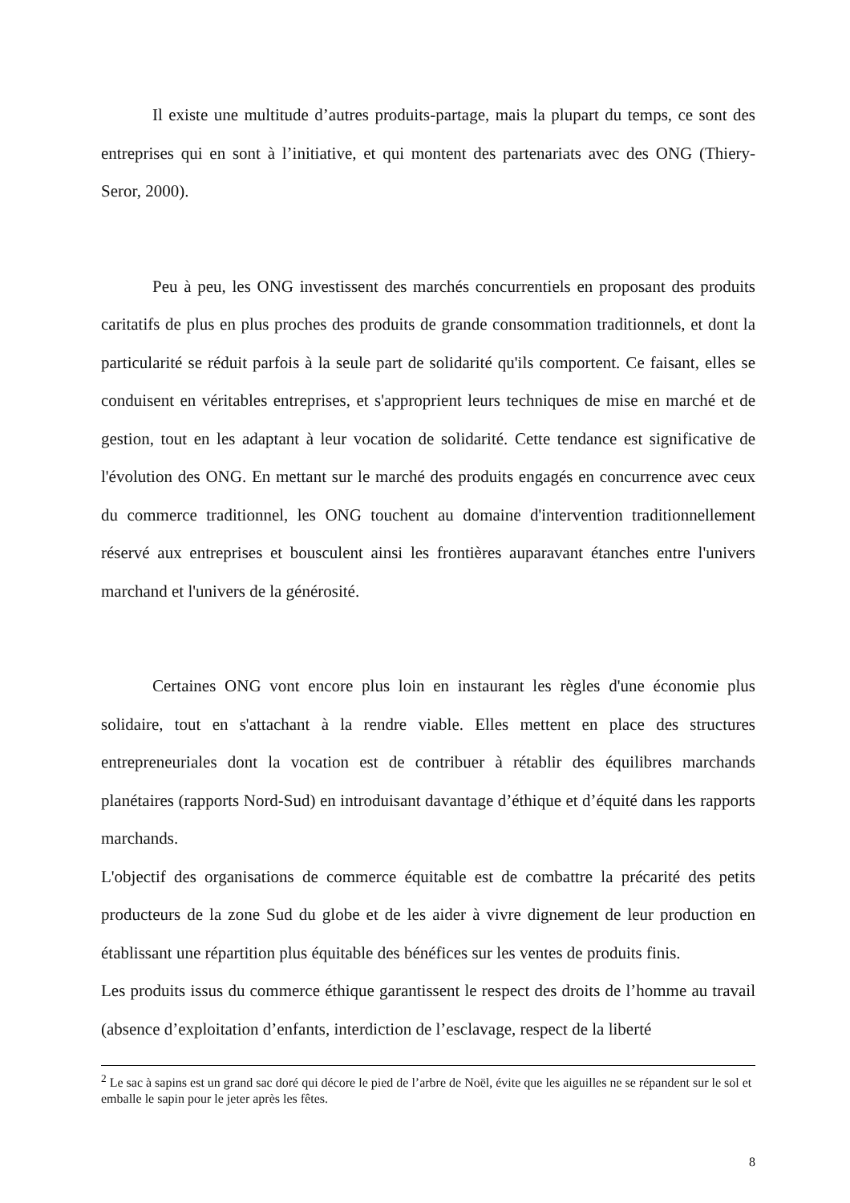Il existe une multitude d’autres produits-partage, mais la plupart du temps, ce sont des entreprises qui en sont à l’initiative, et qui montent des partenariats avec des ONG (Thiery-Seror, 2000).
Peu à peu, les ONG investissent des marchés concurrentiels en proposant des produits caritatifs de plus en plus proches des produits de grande consommation traditionnels, et dont la particularité se réduit parfois à la seule part de solidarité qu'ils comportent. Ce faisant, elles se conduisent en véritables entreprises, et s'approprient leurs techniques de mise en marché et de gestion, tout en les adaptant à leur vocation de solidarité. Cette tendance est significative de l'évolution des ONG. En mettant sur le marché des produits engagés en concurrence avec ceux du commerce traditionnel, les ONG touchent au domaine d'intervention traditionnellement réservé aux entreprises et bousculent ainsi les frontières auparavant étanches entre l'univers marchand et l'univers de la générosité.
Certaines ONG vont encore plus loin en instaurant les règles d'une économie plus solidaire, tout en s'attachant à la rendre viable. Elles mettent en place des structures entrepreneuriales dont la vocation est de contribuer à rétablir des équilibres marchands planétaires (rapports Nord-Sud) en introduisant davantage d’éthique et d’équité dans les rapports marchands.
L'objectif des organisations de commerce équitable est de combattre la précarité des petits producteurs de la zone Sud du globe et de les aider à vivre dignement de leur production en établissant une répartition plus équitable des bénéfices sur les ventes de produits finis.
Les produits issus du commerce éthique garantissent le respect des droits de l’homme au travail (absence d’exploitation d’enfants, interdiction de l’esclavage, respect de la liberté
<sup>2</sup> Le sac à sapins est un grand sac doré qui décore le pied de l’arbre de Noël, évite que les aiguilles ne se répandent sur le sol et emballe le sapin pour le jeter après les fêtes.
8